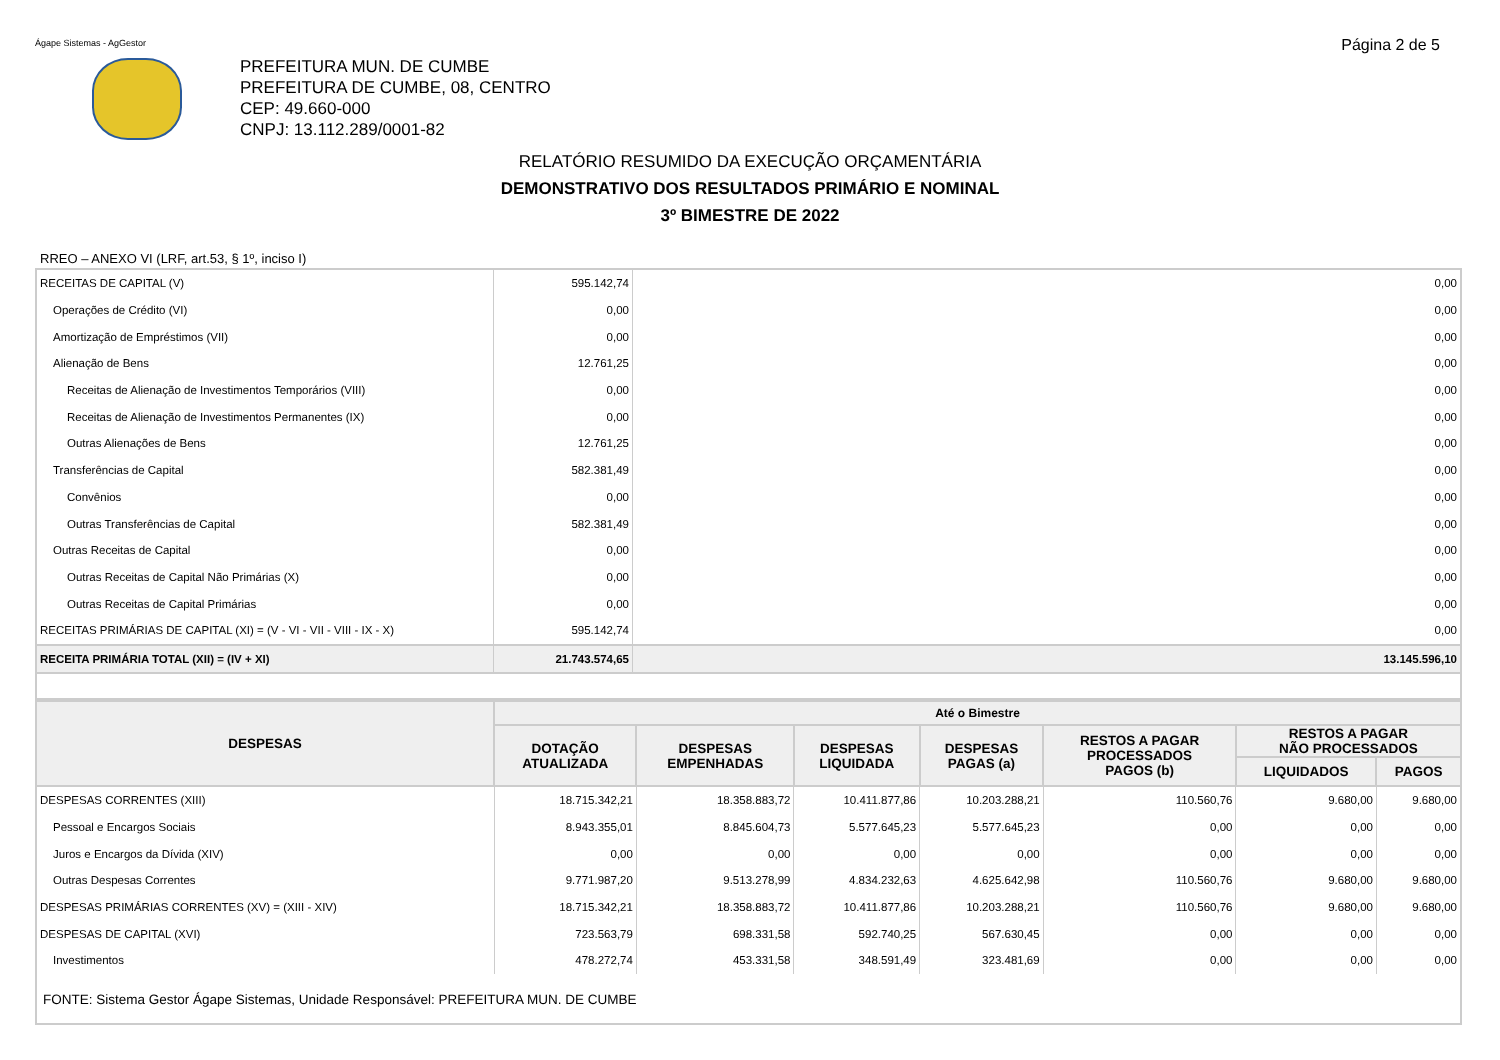Ágape Sistemas - AgGestor
Página 2 de 5
PREFEITURA MUN. DE CUMBE
PREFEITURA DE CUMBE, 08, CENTRO
CEP: 49.660-000
CNPJ: 13.112.289/0001-82
RELATÓRIO RESUMIDO DA EXECUÇÃO ORÇAMENTÁRIA
DEMONSTRATIVO DOS RESULTADOS PRIMÁRIO E NOMINAL
3º BIMESTRE DE 2022
RREO – ANEXO VI (LRF, art.53, § 1º, inciso I)
| RECEITAS DE CAPITAL (V) | 595.142,74 | 0,00 |
| Operações de Crédito (VI) | 0,00 | 0,00 |
| Amortização de Empréstimos (VII) | 0,00 | 0,00 |
| Alienação de Bens | 12.761,25 | 0,00 |
| Receitas de Alienação de Investimentos Temporários (VIII) | 0,00 | 0,00 |
| Receitas de Alienação de Investimentos Permanentes (IX) | 0,00 | 0,00 |
| Outras Alienações de Bens | 12.761,25 | 0,00 |
| Transferências de Capital | 582.381,49 | 0,00 |
| Convênios | 0,00 | 0,00 |
| Outras Transferências de Capital | 582.381,49 | 0,00 |
| Outras Receitas de Capital | 0,00 | 0,00 |
| Outras Receitas de Capital Não Primárias (X) | 0,00 | 0,00 |
| Outras Receitas de Capital Primárias | 0,00 | 0,00 |
| RECEITAS PRIMÁRIAS DE CAPITAL (XI) = (V - VI - VII - VIII - IX - X) | 595.142,74 | 0,00 |
| RECEITA PRIMÁRIA TOTAL (XII) = (IV + XI) | 21.743.574,65 | 13.145.596,10 |
| DESPESAS | Até o Bimestre | | | | | | |
| --- | --- | --- | --- | --- | --- | --- | --- |
| | DOTAÇÃO ATUALIZADA | DESPESAS EMPENHADAS | DESPESAS LIQUIDADA | DESPESAS PAGAS (a) | RESTOS A PAGAR PROCESSADOS PAGOS (b) | RESTOS A PAGAR NÃO PROCESSADOS | |
| | | | | | | LIQUIDADOS | PAGOS |
| DESPESAS CORRENTES (XIII) | 18.715.342,21 | 18.358.883,72 | 10.411.877,86 | 10.203.288,21 | 110.560,76 | 9.680,00 | 9.680,00 |
| Pessoal e Encargos Sociais | 8.943.355,01 | 8.845.604,73 | 5.577.645,23 | 5.577.645,23 | 0,00 | 0,00 | 0,00 |
| Juros e Encargos da Dívida (XIV) | 0,00 | 0,00 | 0,00 | 0,00 | 0,00 | 0,00 | 0,00 |
| Outras Despesas Correntes | 9.771.987,20 | 9.513.278,99 | 4.834.232,63 | 4.625.642,98 | 110.560,76 | 9.680,00 | 9.680,00 |
| DESPESAS PRIMÁRIAS CORRENTES (XV) = (XIII - XIV) | 18.715.342,21 | 18.358.883,72 | 10.411.877,86 | 10.203.288,21 | 110.560,76 | 9.680,00 | 9.680,00 |
| DESPESAS DE CAPITAL (XVI) | 723.563,79 | 698.331,58 | 592.740,25 | 567.630,45 | 0,00 | 0,00 | 0,00 |
| Investimentos | 478.272,74 | 453.331,58 | 348.591,49 | 323.481,69 | 0,00 | 0,00 | 0,00 |
| FONTE: Sistema Gestor Ágape Sistemas, Unidade Responsável: PREFEITURA MUN. DE CUMBE | | | | | | | |